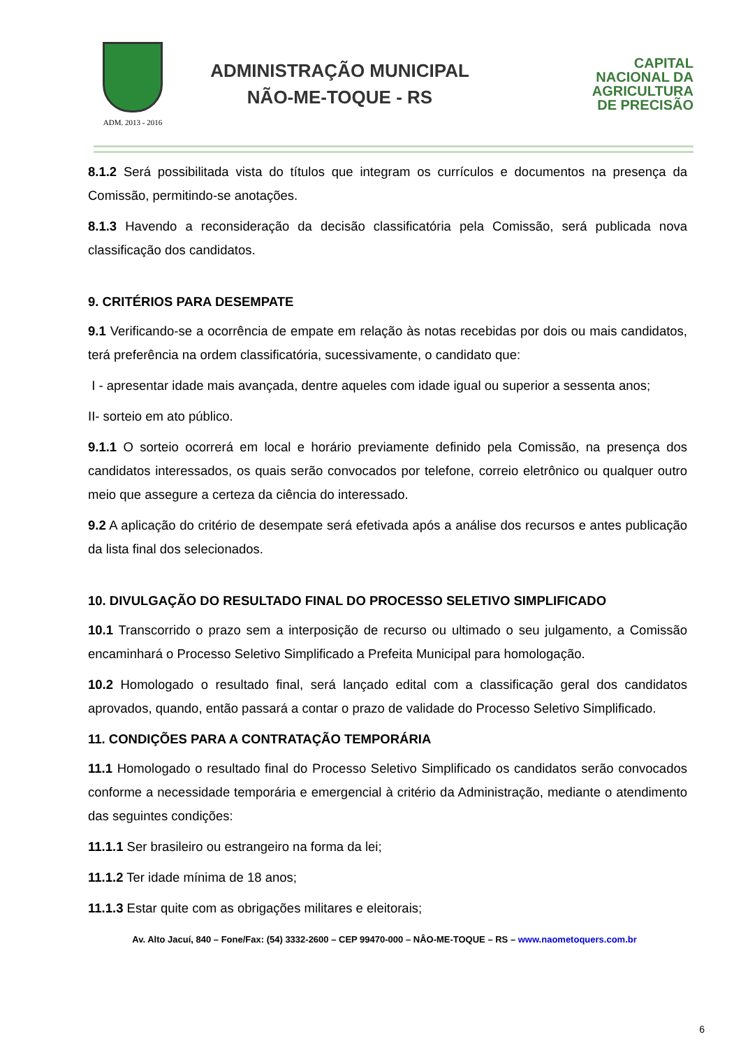ADM. 2013 - 2016
ADMINISTRAÇÃO MUNICIPAL
NÃO-ME-TOQUE - RS
CAPITAL
NACIONAL DA
AGRICULTURA
DE PRECISÃO
8.1.2 Será possibilitada vista do títulos que integram os currículos e documentos na presença da Comissão, permitindo-se anotações.
8.1.3 Havendo a reconsideração da decisão classificatória pela Comissão, será publicada nova classificação dos candidatos.
9. CRITÉRIOS PARA DESEMPATE
9.1 Verificando-se a ocorrência de empate em relação às notas recebidas por dois ou mais candidatos, terá preferência na ordem classificatória, sucessivamente, o candidato que:
I - apresentar idade mais avançada, dentre aqueles com idade igual ou superior a sessenta anos;
II- sorteio em ato público.
9.1.1 O sorteio ocorrerá em local e horário previamente definido pela Comissão, na presença dos candidatos interessados, os quais serão convocados por telefone, correio eletrônico ou qualquer outro meio que assegure a certeza da ciência do interessado.
9.2 A aplicação do critério de desempate será efetivada após a análise dos recursos e antes publicação da lista final dos selecionados.
10. DIVULGAÇÃO DO RESULTADO FINAL DO PROCESSO SELETIVO SIMPLIFICADO
10.1 Transcorrido o prazo sem a interposição de recurso ou ultimado o seu julgamento, a Comissão encaminhará o Processo Seletivo Simplificado a Prefeita Municipal para homologação.
10.2 Homologado o resultado final, será lançado edital com a classificação geral dos candidatos aprovados, quando, então passará a contar o prazo de validade do Processo Seletivo Simplificado.
11. CONDIÇÕES PARA A CONTRATAÇÃO TEMPORÁRIA
11.1 Homologado o resultado final do Processo Seletivo Simplificado os candidatos serão convocados conforme a necessidade temporária e emergencial à critério da Administração, mediante o atendimento das seguintes condições:
11.1.1 Ser brasileiro ou estrangeiro na forma da lei;
11.1.2 Ter idade mínima de 18 anos;
11.1.3 Estar quite com as obrigações militares e eleitorais;
Av. Alto Jacuí, 840 – Fone/Fax: (54) 3332-2600 – CEP 99470-000 – NÂO-ME-TOQUE – RS – www.naometoquers.com.br
6